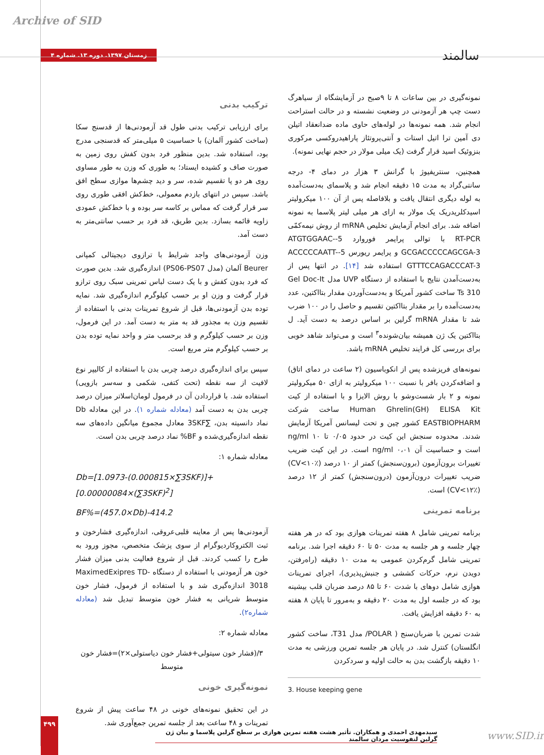Archive of SID
زمستان ۱۳۹۷. دوره ۱۳. شماره ۴
سالمند
ترکیب بدنی
برای ارزیابی ترکیب بدنی طول قد آزمودنی‌ها از قدسنج سکا (ساخت کشور آلمان) با حساسیت ۵ میلی‌متر که قدسنجی مدرج بود، استفاده شد. بدین منظور فرد بدون کفش روی زمین به صورت صاف و کشیده ایستاد؛ به طوری که وزن به طور مساوی روی هر دو پا تقسیم شده، سر و دید چشم‌ها موازی سطح افق باشد. سپس در انتهای بازدم معمولی، خط‌کش افقی طوری روی سر قرار گرفت که مماس بر کاسه سر بوده و با خط‌کش عمودی زاویه قائمه بسازد. بدین طریق، قد فرد بر حسب سانتی‌متر به دست آمد.
وزن آزمودنی‌های واجد شرایط با ترازوی دیجیتالی کمپانی Beurer آلمان (مدل PS06-PS07) اندازه‌گیری شد. بدین صورت که فرد بدون کفش و با یک دست لباس تمرینی سبک روی ترازو قرار گرفت و وزن او بر حسب کیلوگرم اندازه‌گیری شد. نمایه توده بدن آزمودنی‌ها، قبل از شروع تمرینات بدنی با استفاده از تقسیم وزن به مجذور قد به متر به دست آمد. در این فرمول، وزن بر حسب کیلوگرم و قد برحسب متر و واحد نمایه توده بدن بر حسب کیلوگرم متر مربع است.
سپس برای اندازه‌گیری درصد چربی بدن با استفاده از کالیپر نوع لافیت از سه نقطه (تحت کتفی، شکمی و سه‌سر بازویی) استفاده شد. با قراردادن آن در فرمول لومان‌اسلاتر میزان درصد چربی بدن به دست آمد (معادله شماره ۱). در این معادله Db نماد دانسیته بدن، ∑3SKF معادل مجموع میانگین داده‌های سه نقطه اندازه‌گیری‌شده و BF% نماد درصد چربی بدن است.
معادله شماره ۱:
Db=[1.0973-(0.000815×∑3SKF)]+[0.00000084×(∑3SKF)<sup>2</sup>]
BF%=(457.0×Db)-414.2
آزمودنی‌ها پس از معاینه قلبی‌عروقی، اندازه‌گیری فشارخون و ثبت الکتروکاردیوگرام از سوی پزشک متخصص، مجوز ورود به طرح را کسب کردند. قبل از شروع فعالیت بدنی میزان فشار خون هر آزمودنی با استفاده از دستگاه MaximedExipres TD-3018 اندازه‌گیری شد و با استفاده از فرمول، فشار خون متوسط شریانی به فشار خون متوسط تبدیل شد (معادله شماره۲).
معادله شماره ۲:
۳/(فشار خون سیتولی+فشار خون دیاستولی×۲)=فشار خون متوسط
نمونه‌گیری خونی
در این تحقیق نمونه‌های خونی در ۴۸ ساعت پیش از شروع تمرینات و ۴۸ ساعت بعد از جلسه تمرین جمع‌آوری شد.
نمونه‌گیری در بین ساعات ۸ تا ۹صبح در آزمایشگاه از سیاهرگ دست چپ هر آزمودنی در وضعیت نشسته و در حالت استراحت انجام شد. همه نمونه‌ها در لوله‌های حاوی ماده ضدانعقاد اتیلن دی آمین ترا اتیل استات و آنتی‌پروتئاز پاراهیدروکسی مرکوری بنزوئیک اسید قرار گرفت (یک میلی مولار در حجم نهایی نمونه).
همچنین، سنتریفیوژ با گرانش ۳ هزار در دمای ۴- درجه سانتی‌گراد به مدت ۱۵ دقیقه انجام شد و پلاسمای به‌دست‌آمده به لوله دیگری انتقال یافت و بلافاصله پس از آن ۱۰۰ میکرولیتر اسیدکلریدریک یک مولار به ازای هر میلی لیتر پلاسما به نمونه اضافه شد. برای انجام آزمایش تخلیص mRNA از روش نیمه‌کمّی RT-PCR با توالی پرایمر فوروارد 5-ATGTGGAAC-GCGACCCCCAGCGA-3 و پرایمر ریورس 5-ACCCCCAATT-GTTTCCAGACCCAT-3 استفاده شد [۱۴]. در انتها پس از به‌دست‌آمدن نتایج با استفاده از دستگاه UVP مدل Gel Doc-It Ts 310 ساخت کشور آمریکا و به‌دست‌آوردن مقدار بتااکتین، عدد به‌دست‌آمده را بر مقدار بتااکتین تقسیم و حاصل را در ۱۰۰ ضرب شد تا مقدار mRNA گرلین بر اساس درصد به دست آید. ل بتااکتین یک ژن همیشه بیان‌شونده<sup>۳</sup> است و می‌تواند شاهد خوبی برای بررسی کل فرایند تخلیص mRNA باشد.
نمونه‌های فریزشده پس از انکوباسیون (۲ ساعت در دمای اتاق) و اضافه‌کردن بافر با نسبت ۱۰۰ میکرولیتر به ازای ۵۰ میکرولیتر نمونه و ۲ بار شست‌وشو با روش الایزا و با استفاده از کیت Human Ghrelin(GH) ELISA Kit ساخت شرکت EASTBIOPHARM کشور چین و تحت لیسانس آمریکا آزمایش شدند. محدوده سنجش این کیت در حدود ۰/۰۵ تا ng/ml ۱۰ است و حساسیت آن ng/ml ۰،۰۱ است. در این کیت ضریب تغییرات برون‌آزمون (برون‌سنجش) کمتر از ۱۰ درصد (CV<۱۰٪) ضریب تغییرات درون‌آزمون (درون‌سنجش) کمتر از ۱۲ درصد (CV<۱۲٪) است.
برنامه تمرینی
برنامه تمرینی شامل ۸ هفته تمرینات هوازی بود که در هر هفته چهار جلسه و هر جلسه به مدت ۵۰ تا ۶۰ دقیقه اجرا شد. برنامه تمرینی شامل گرم‌کردن عمومی به مدت ۱۰ دقیقه (راه‌رفتن، دویدن نرم، حرکات کششی و جنبش‌پذیری)، اجرای تمرینات هوازی شامل دوهای با شدت ۶۰ تا ۸۵ درصد ضربان قلب بیشینه بود که در جلسه اول به مدت ۲۰ دقیقه و به‌مرور تا پایان ۸ هفته به ۶۰ دقیقه افزایش یافت.
شدت تمرین با ضربان‌سنج ( POLAR/ مدل T31، ساخت کشور انگلستان) کنترل شد. در پایان هر جلسه تمرین ورزشی به مدت ۱۰ دقیقه بازگشت بدن به حالت اولیه و سردکردن
3. House keeping gene
۴۹۹
سیدمهدی احمدی و همکاران. تأثیر هشت هفته تمرین هوازی بر سطح گرلین پلاسما و بیان ژن گرلین لنفوسیت مردان سالمند
www.SID.ir